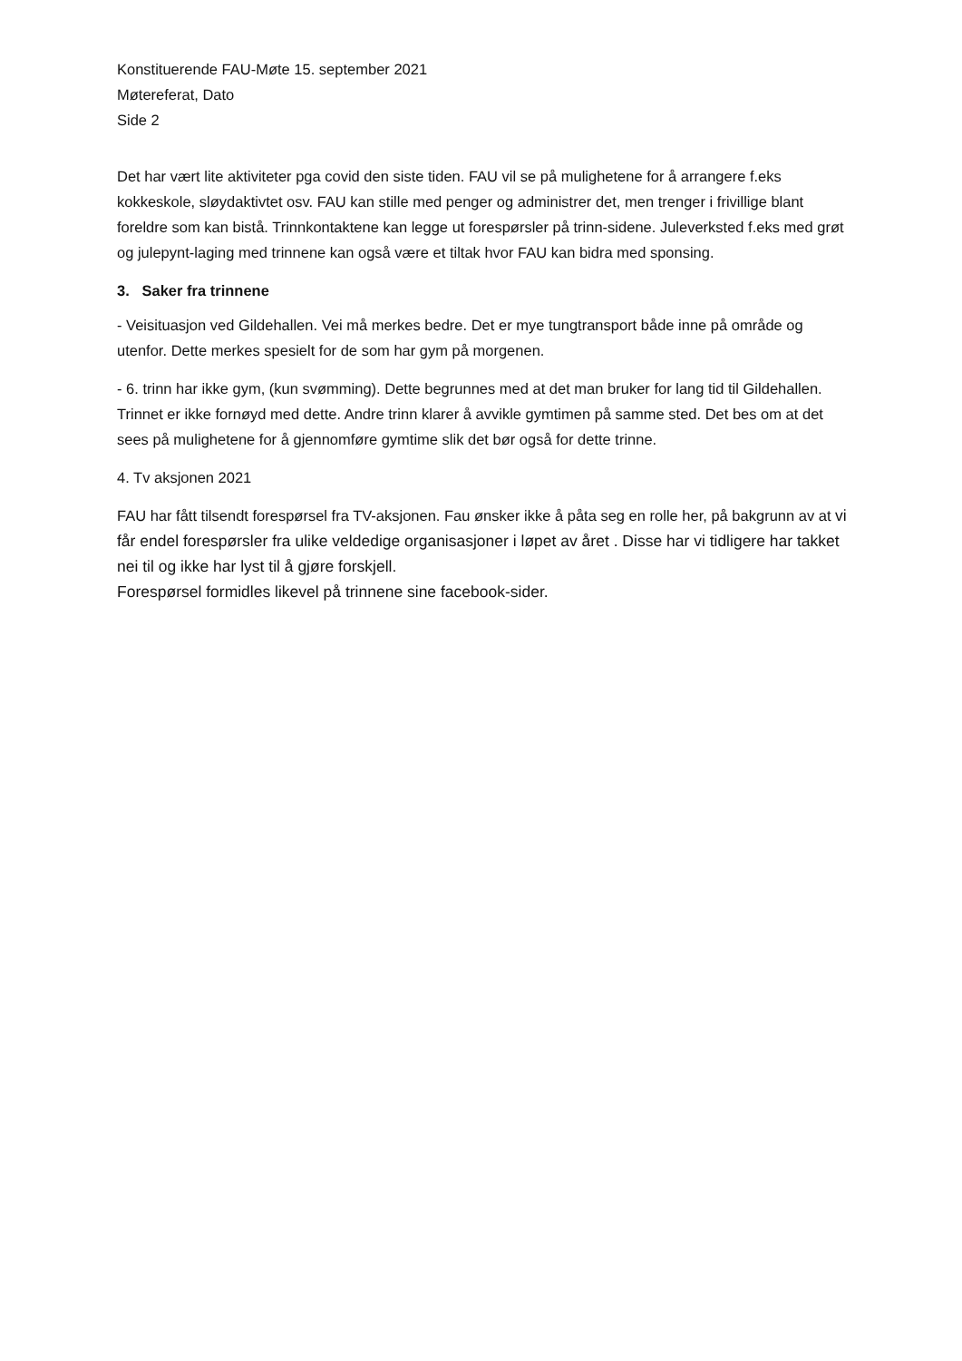Konstituerende FAU-Møte 15. september 2021
Møtereferat, Dato
Side 2
Det har vært lite aktiviteter pga covid den siste tiden. FAU vil se på mulighetene for å arrangere f.eks kokkeskole, sløydaktivtet osv. FAU kan stille med penger og administrer det, men trenger i frivillige blant foreldre som kan bistå. Trinnkontaktene kan legge ut forespørsler på trinn-sidene. Juleverksted f.eks med grøt og julepynt-laging med trinnene kan også være et tiltak hvor FAU kan bidra med sponsing.
3. Saker fra trinnene
- Veisituasjon ved Gildehallen. Vei må merkes bedre. Det er mye tungtransport både inne på område og utenfor. Dette merkes spesielt for de som har gym på morgenen.
- 6. trinn har ikke gym, (kun svømming). Dette begrunnes med at det man bruker for lang tid til Gildehallen. Trinnet er ikke fornøyd med dette. Andre trinn klarer å avvikle gymtimen på samme sted. Det bes om at det sees på mulighetene for å gjennomføre gymtime slik det bør også for dette trinne.
4. Tv aksjonen 2021
FAU har fått tilsendt forespørsel fra TV-aksjonen. Fau ønsker ikke å påta seg en rolle her, på bakgrunn av at vi får endel forespørsler fra ulike veldedige organisasjoner i løpet av året . Disse har vi tidligere har takket nei til og ikke har lyst til å gjøre forskjell.
Forespørsel formidles likevel på trinnene sine facebook-sider.